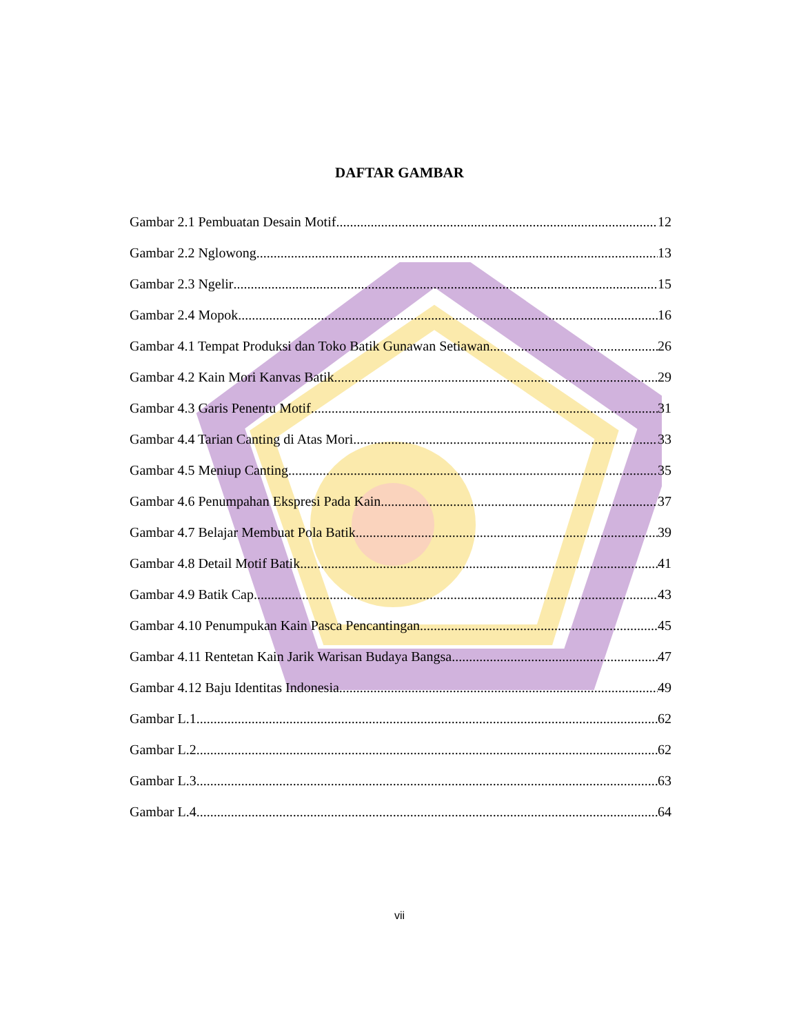DAFTAR GAMBAR
Gambar 2.1 Pembuatan Desain Motif 12
Gambar 2.2 Nglowong 13
Gambar 2.3 Ngelir 15
Gambar 2.4 Mopok 16
Gambar 4.1 Tempat Produksi dan Toko Batik Gunawan Setiawan 26
Gambar 4.2 Kain Mori Kanvas Batik 29
Gambar 4.3 Garis Penentu Motif 31
Gambar 4.4 Tarian Canting di Atas Mori 33
Gambar 4.5 Meniup Canting 35
Gambar 4.6 Penumpahan Ekspresi Pada Kain 37
Gambar 4.7 Belajar Membuat Pola Batik 39
Gambar 4.8 Detail Motif Batik 41
Gambar 4.9 Batik Cap 43
Gambar 4.10 Penumpukan Kain Pasca Pencantingan 45
Gambar 4.11 Rentetan Kain Jarik Warisan Budaya Bangsa 47
Gambar 4.12 Baju Identitas Indonesia 49
Gambar L.1 62
Gambar L.2 62
Gambar L.3 63
Gambar L.4 64
vii